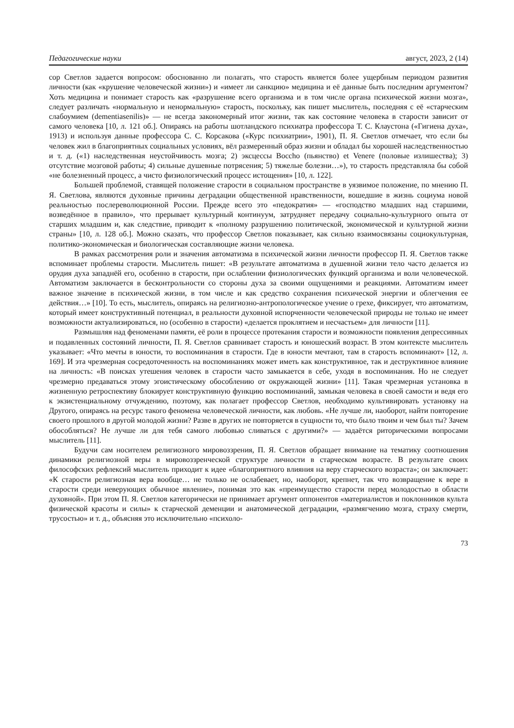Педагогические науки август, 2023, 2 (14)
сор Светлов задается вопросом: обоснованно ли полагать, что старость является более ущербным периодом развития личности (как «крушение человеческой жизни») и «имеет ли санкцию» медицина и её данные быть последним аргументом? Хоть медицина и понимает старость как «разрушение всего организма и в том числе органа психической жизни мозга», следует различать «нормальную и ненормальную» старость, поскольку, как пишет мыслитель, последняя с её «старческим слабоумием (dementiasenilis)» — не всегда закономерный итог жизни, так как состояние человека в старости зависит от самого человека [10, л. 121 об.]. Опираясь на работы шотландского психиатра профессора Т. С. Клаустона («Гигиена духа», 1913) и используя данные профессора С. С. Корсакова («Курс психиатрии», 1901), П. Я. Светлов отмечает, что если бы человек жил в благоприятных социальных условиях, вёл размеренный образ жизни и обладал бы хорошей наследственностью и т. д. («1) наследственная неустойчивость мозга; 2) эксцессы Boccho (пьянство) et Venere (половые излишества); 3) отсутствие мозговой работы; 4) сильные душевные потрясения; 5) тяжелые болезни…»), то старость представляла бы собой «не болезненный процесс, а чисто физиологический процесс истощения» [10, л. 122].
Большей проблемой, ставящей положение старости в социальном пространстве в уязвимое положение, по мнению П. Я. Светлова, являются духовные причины деградации общественной нравственности, вошедшие в жизнь социума новой реальностью послереволюционной России. Прежде всего это «педократия» — «господство младших над старшими, возведённое в правило», что прерывает культурный континуум, затрудняет передачу социально-культурного опыта от старших младшим и, как следствие, приводит к «полному разрушению политической, экономической и культурной жизни страны» [10, л. 128 об.]. Можно сказать, что профессор Светлов показывает, как сильно взаимосвязаны социокультурная, политико-экономическая и биологическая составляющие жизни человека.
В рамках рассмотрения роли и значения автоматизма в психической жизни личности профессор П. Я. Светлов также вспоминает проблемы старости. Мыслитель пишет: «В результате автоматизма в душевной жизни тело часто делается из орудия духа западнёй его, особенно в старости, при ослаблении физиологических функций организма и воли человеческой. Автоматизм заключается в бесконтрольности со стороны духа за своими ощущениями и реакциями. Автоматизм имеет важное значение в психической жизни, в том числе и как средство сохранения психической энергии и облегчения ее действия…» [10]. То есть, мыслитель, опираясь на религиозно-антропологическое учение о грехе, фиксирует, что автоматизм, который имеет конструктивный потенциал, в реальности духовной испорченности человеческой природы не только не имеет возможности актуализироваться, но (особенно в старости) «делается проклятием и несчастьем» для личности [11].
Размышляя над феноменами памяти, её роли в процессе протекания старости и возможности появления депрессивных и подавленных состояний личности, П. Я. Светлов сравнивает старость и юношеский возраст. В этом контексте мыслитель указывает: «Что мечты в юности, то воспоминания в старости. Где в юности мечтают, там в старость вспоминают» [12, л. 169]. И эта чрезмерная сосредоточенность на воспоминаниях может иметь как конструктивное, так и деструктивное влияние на личность: «В поисках утешения человек в старости часто замыкается в себе, уходя в воспоминания. Но не следует чрезмерно предаваться этому эгоистическому обособлению от окружающей жизни» [11]. Такая чрезмерная установка в жизненную ретроспективу блокирует конструктивную функцию воспоминаний, замыкая человека в своей самости и ведя его к экзистенциальному отчуждению, поэтому, как полагает профессор Светлов, необходимо культивировать установку на Другого, опираясь на ресурс такого феномена человеческой личности, как любовь. «Не лучше ли, наоборот, найти повторение своего прошлого в другой молодой жизни? Разве в других не повторяется в сущности то, что было твоим и чем был ты? Зачем обособляться? Не лучше ли для тебя самого любовью сливаться с другими?» — задаётся риторическими вопросами мыслитель [11].
Будучи сам носителем религиозного мировоззрения, П. Я. Светлов обращает внимание на тематику соотношения динамики религиозной веры в мировоззренческой структуре личности в старческом возрасте. В результате своих философских рефлексий мыслитель приходит к идее «благоприятного влияния на веру старческого возраста»; он заключает: «К старости религиозная вера вообще… не только не ослабевает, но, наоборот, крепнет, так что возвращение к вере в старости среди неверующих обычное явление», понимая это как «преимущество старости перед молодостью в области духовной». При этом П. Я. Светлов категорически не принимает аргумент оппонентов «материалистов и поклонников культа физической красоты и силы» к старческой деменции и анатомической деградации, «размягчению мозга, страху смерти, трусостью» и т. д., объясняя это исключительно «психоло-
73